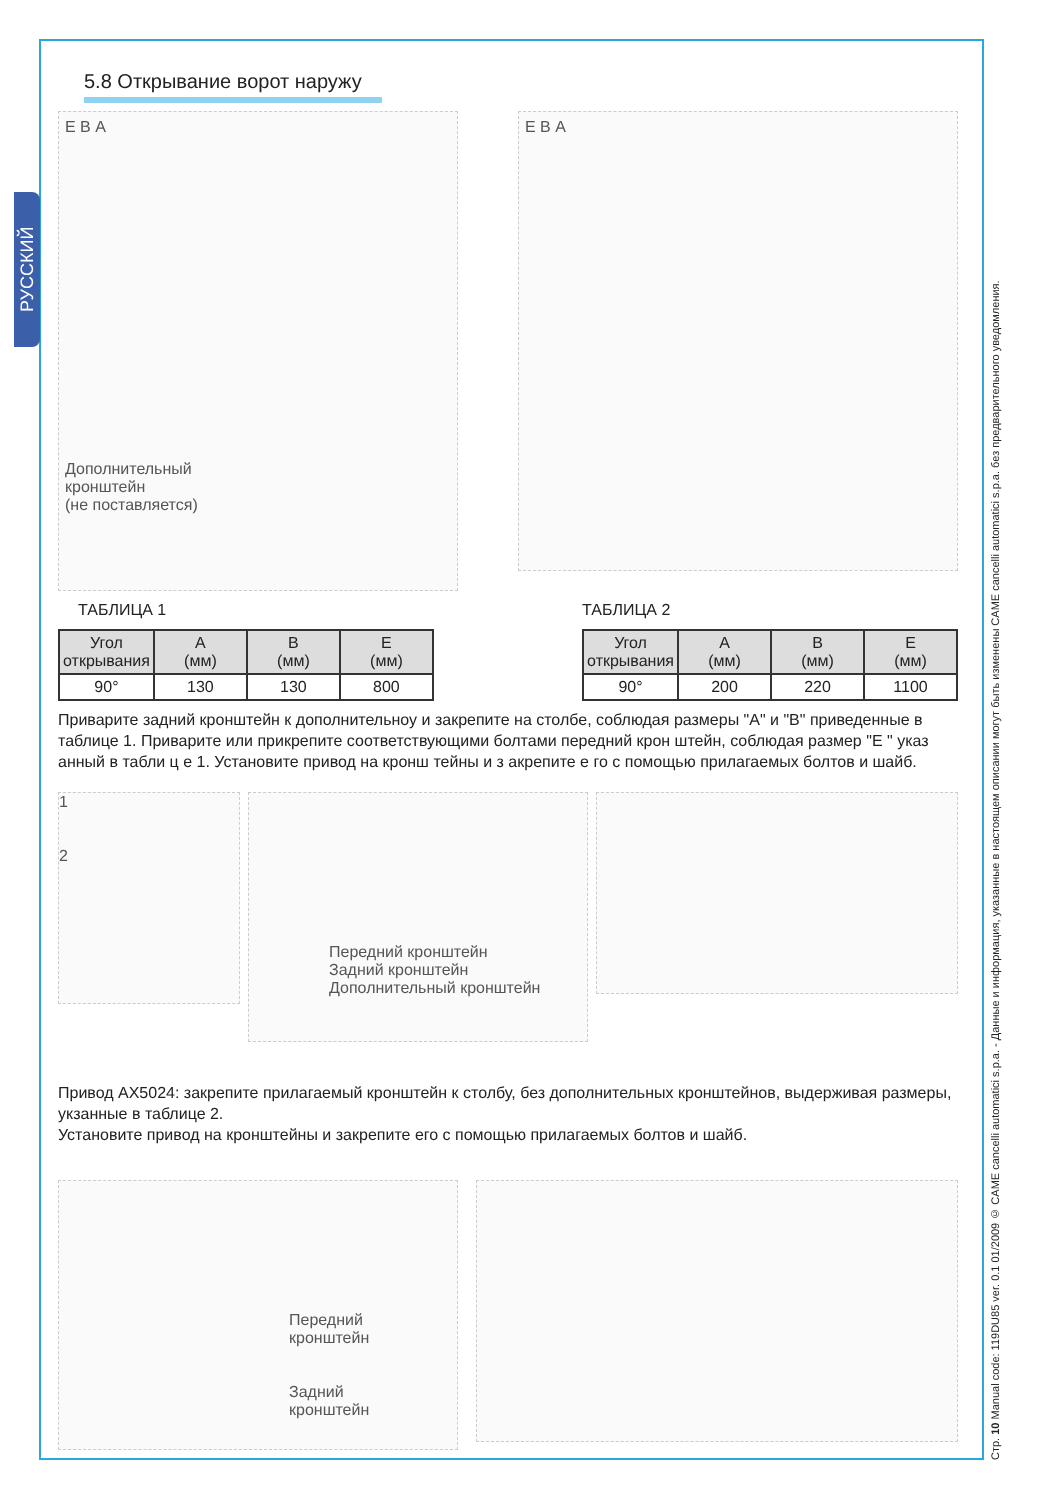РУССКИЙ
Стр. 10 Manual code: 119DU85 ver. 0.1 01/2009 © CAME cancelli automatici s.p.a. - Данные и информация, указанные в настоящем описании могут быть изменены CAME cancelli automatici s.p.a. без предварительного уведомления.
5.8 Открывание ворот наружу
Е В A
Дополнительный
кронштейн
(не поставляется)
Е В A
ТАБЛИЦА 1
| Угол открывания | A (мм) | B (мм) | E (мм) |
| --- | --- | --- | --- |
| 90° | 130 | 130 | 800 |
ТАБЛИЦА 2
| Угол открывания | A (мм) | B (мм) | E (мм) |
| --- | --- | --- | --- |
| 90° | 200 | 220 | 1100 |
Приварите задний кронштейн к дополнительноу и закрепите на столбе, соблюдая размеры "A" и "B" приведенные в таблице 1. Приварите или прикрепите соответствующими болтами передний крон штейн, соблюдая размер "E " указ анный в табли ц е 1. Установите привод на кронш тейны и з акрепите е го с помощью прилагаемых болтов и шайб.
1
2
Передний кронштейн
Задний кронштейн
Дополнительный кронштейн
Привод AX5024: закрепите прилагаемый кронштейн к столбу, без дополнительных кронштейнов, выдерживая размеры, укзанные в таблице 2.
Установите привод на кронштейны и закрепите его с помощью прилагаемых болтов и шайб.
Передний
кронштейн
Задний
кронштейн